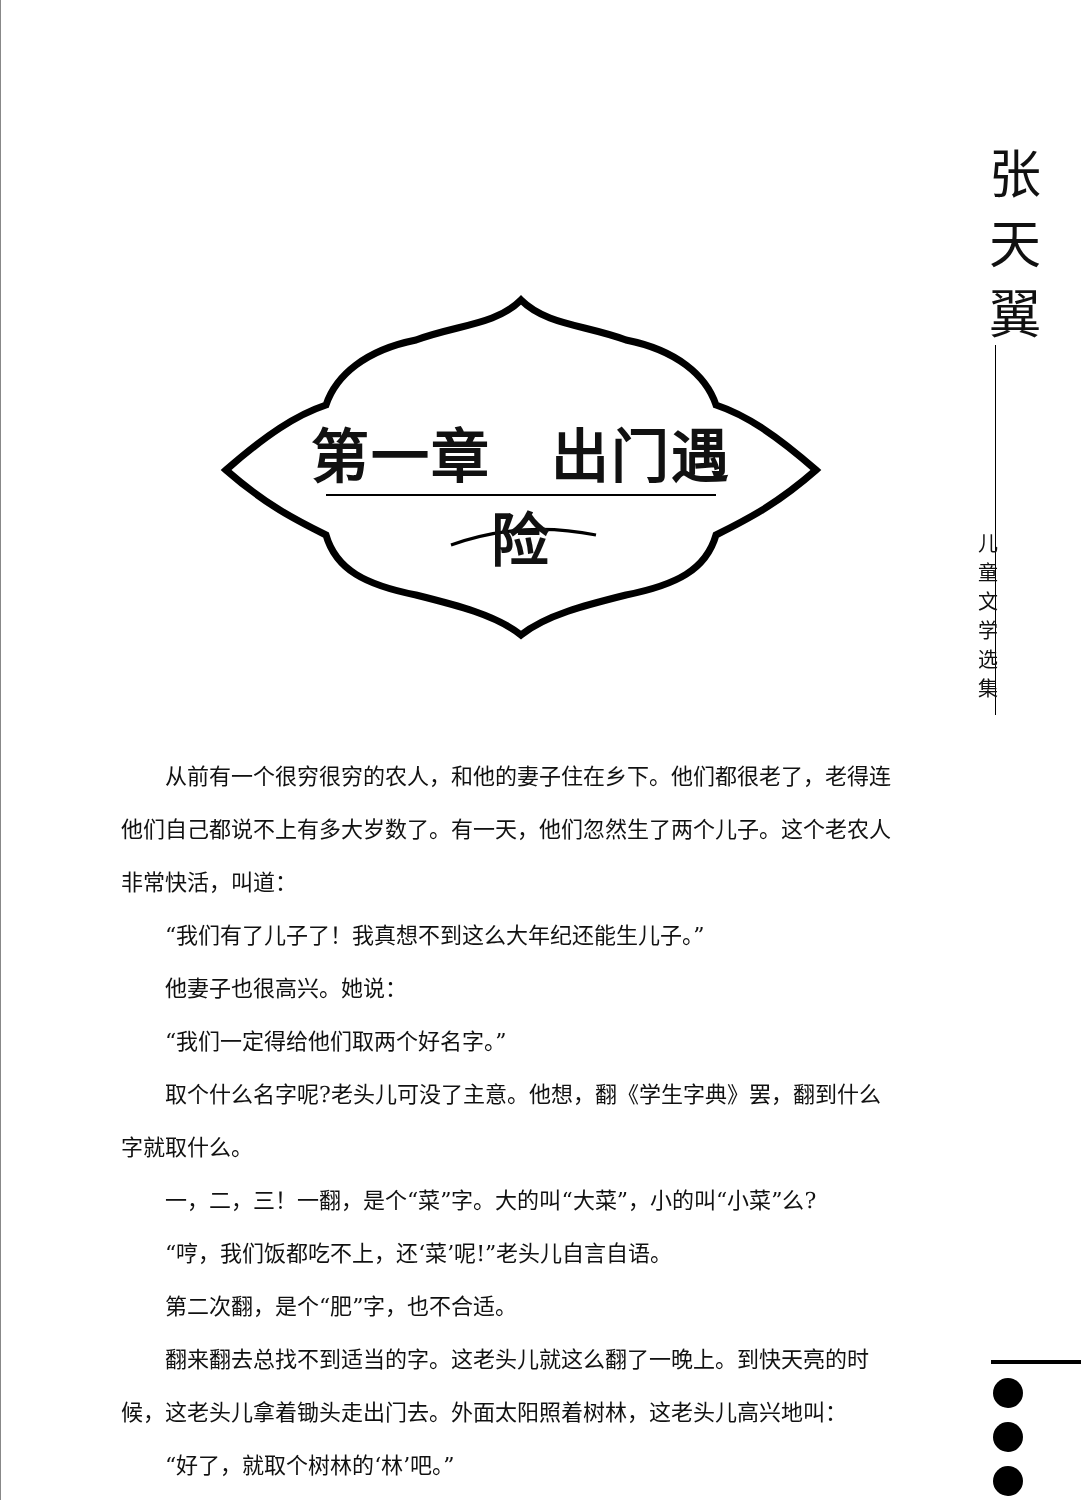第一章　出门遇险
张天翼
儿童文学选集
从前有一个很穷很穷的农人，和他的妻子住在乡下。他们都很老了，老得连他们自己都说不上有多大岁数了。有一天，他们忽然生了两个儿子。这个老农人非常快活，叫道：
“我们有了儿子了！我真想不到这么大年纪还能生儿子。”
他妻子也很高兴。她说：
“我们一定得给他们取两个好名字。”
取个什么名字呢?老头儿可没了主意。他想，翻《学生字典》罢，翻到什么字就取什么。
一，二，三！一翻，是个“菜”字。大的叫“大菜”，小的叫“小菜”么?
“哼，我们饭都吃不上，还‘菜’呢!”老头儿自言自语。
第二次翻，是个“肥”字，也不合适。
翻来翻去总找不到适当的字。这老头儿就这么翻了一晚上。到快天亮的时候，这老头儿拿着锄头走出门去。外面太阳照着树林，这老头儿高兴地叫：
“好了，就取个树林的‘林’吧。”